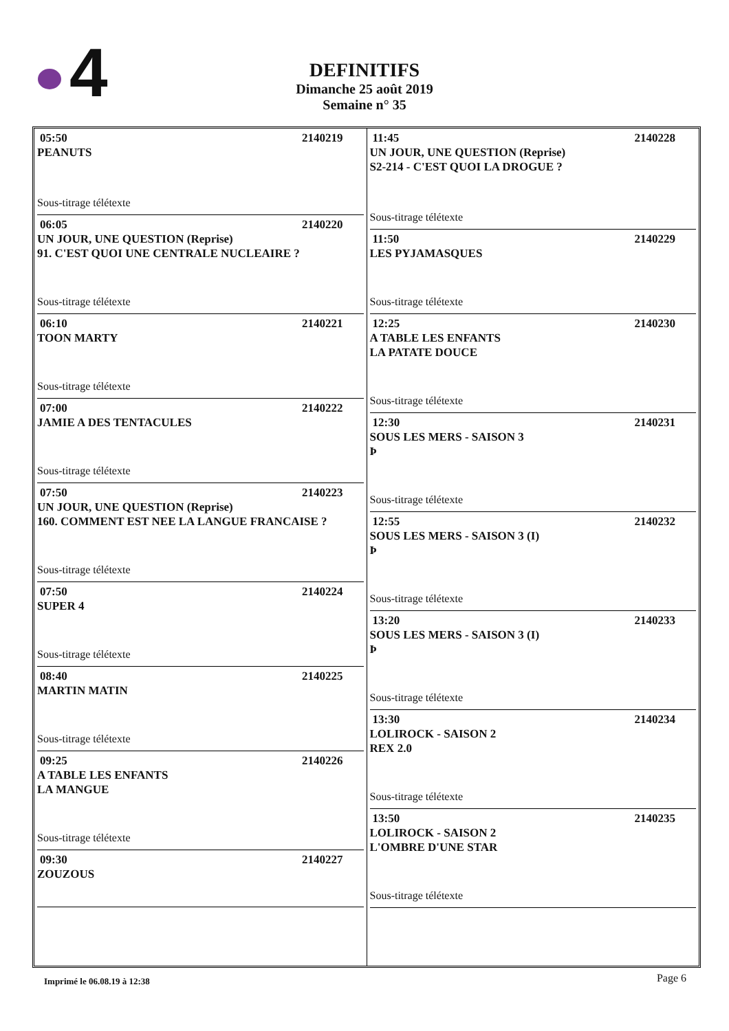4
DEFINITIFS
Dimanche 25 août 2019
Semaine n° 35
05:50 2140219
PEANUTS
Sous-titrage télétexte
06:05 2140220
UN JOUR, UNE QUESTION (Reprise)
91. C'EST QUOI UNE CENTRALE NUCLEAIRE ?
Sous-titrage télétexte
06:10 2140221
TOON MARTY
Sous-titrage télétexte
07:00 2140222
JAMIE A DES TENTACULES
Sous-titrage télétexte
07:50 2140223
UN JOUR, UNE QUESTION (Reprise)
160. COMMENT EST NEE LA LANGUE FRANCAISE ?
Sous-titrage télétexte
07:50 2140224
SUPER 4
Sous-titrage télétexte
08:40 2140225
MARTIN MATIN
Sous-titrage télétexte
09:25 2140226
A TABLE LES ENFANTS
LA MANGUE
Sous-titrage télétexte
09:30 2140227
ZOUZOUS
11:45 2140228
UN JOUR, UNE QUESTION (Reprise)
S2-214 - C'EST QUOI LA DROGUE ?
Sous-titrage télétexte
11:50 2140229
LES PYJAMASQUES
Sous-titrage télétexte
12:25 2140230
A TABLE LES ENFANTS
LA PATATE DOUCE
Sous-titrage télétexte
12:30 2140231
SOUS LES MERS - SAISON 3
Þ
Sous-titrage télétexte
12:55 2140232
SOUS LES MERS - SAISON 3 (I)
Þ
Sous-titrage télétexte
13:20 2140233
SOUS LES MERS - SAISON 3 (I)
Þ
Sous-titrage télétexte
13:30 2140234
LOLIROCK - SAISON 2
REX 2.0
Sous-titrage télétexte
13:50 2140235
LOLIROCK - SAISON 2
L'OMBRE D'UNE STAR
Sous-titrage télétexte
Imprimé le 06.08.19 à 12:38 Page 6